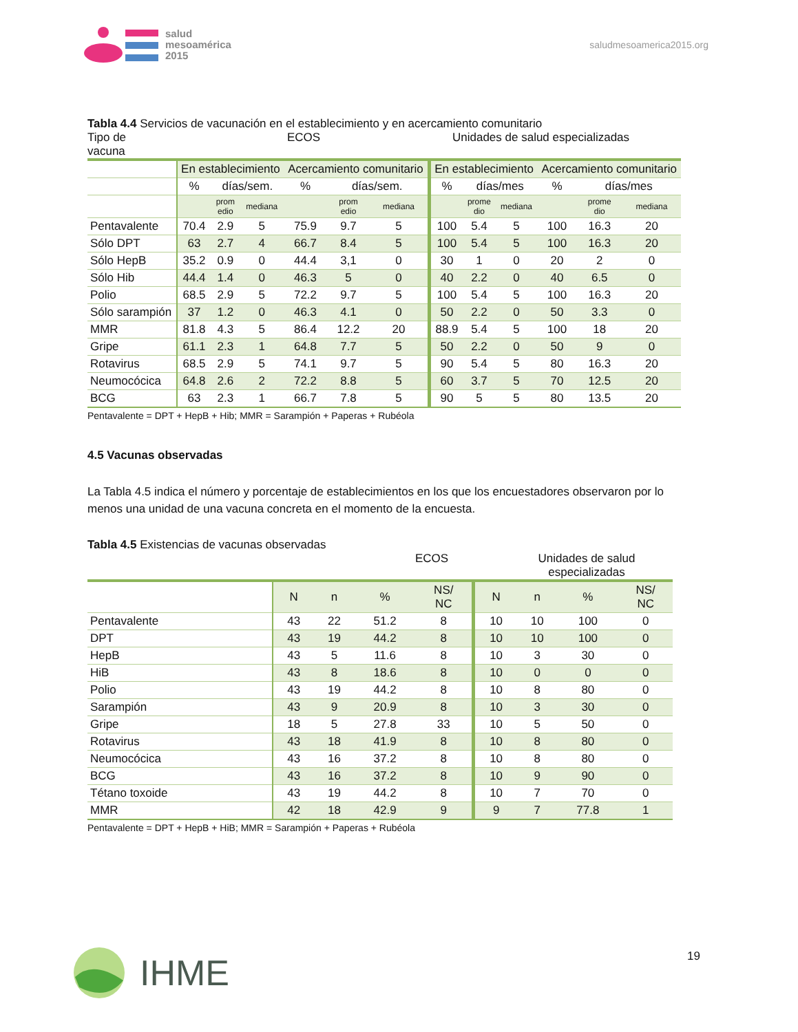salud
mesoamérica
2015
saludmesoamerica2015.org
Tabla 4.4 Servicios de vacunación en el establecimiento y en acercamiento comunitario
Tipo de
vacuna ECOS Unidades de salud especializadas
| | En establecimiento | | | Acercamiento comunitario | | | En establecimiento | | | Acercamiento comunitario | | |
| | % | días/sem. | | % | días/sem. | | % | días/mes | | % | días/mes | |
| | | prom edio | mediana | | prom edio | mediana | | prome dio | mediana | | prome dio | mediana |
| Pentavalente | 70.4 | 2.9 | 5 | 75.9 | 9.7 | 5 | 100 | 5.4 | 5 | 100 | 16.3 | 20 |
| Sólo DPT | 63 | 2.7 | 4 | 66.7 | 8.4 | 5 | 100 | 5.4 | 5 | 100 | 16.3 | 20 |
| Sólo HepB | 35.2 | 0.9 | 0 | 44.4 | 3,1 | 0 | 30 | 1 | 0 | 20 | 2 | 0 |
| Sólo Hib | 44.4 | 1.4 | 0 | 46.3 | 5 | 0 | 40 | 2.2 | 0 | 40 | 6.5 | 0 |
| Polio | 68.5 | 2.9 | 5 | 72.2 | 9.7 | 5 | 100 | 5.4 | 5 | 100 | 16.3 | 20 |
| Sólo sarampión | 37 | 1.2 | 0 | 46.3 | 4.1 | 0 | 50 | 2.2 | 0 | 50 | 3.3 | 0 |
| MMR | 81.8 | 4.3 | 5 | 86.4 | 12.2 | 20 | 88.9 | 5.4 | 5 | 100 | 18 | 20 |
| Gripe | 61.1 | 2.3 | 1 | 64.8 | 7.7 | 5 | 50 | 2.2 | 0 | 50 | 9 | 0 |
| Rotavirus | 68.5 | 2.9 | 5 | 74.1 | 9.7 | 5 | 90 | 5.4 | 5 | 80 | 16.3 | 20 |
| Neumocócica | 64.8 | 2.6 | 2 | 72.2 | 8.8 | 5 | 60 | 3.7 | 5 | 70 | 12.5 | 20 |
| BCG | 63 | 2.3 | 1 | 66.7 | 7.8 | 5 | 90 | 5 | 5 | 80 | 13.5 | 20 |
Pentavalente = DPT + HepB + Hib; MMR = Sarampión + Paperas + Rubéola
4.5 Vacunas observadas
La Tabla 4.5 indica el número y porcentaje de establecimientos en los que los encuestadores observaron por lo menos una unidad de una vacuna concreta en el momento de la encuesta.
Tabla 4.5 Existencias de vacunas observadas
ECOS Unidades de salud
especializadas
| | N | n | % | NS/ NC | N | n | % | NS/ NC |
| Pentavalente | 43 | 22 | 51.2 | 8 | 10 | 10 | 100 | 0 |
| DPT | 43 | 19 | 44.2 | 8 | 10 | 10 | 100 | 0 |
| HepB | 43 | 5 | 11.6 | 8 | 10 | 3 | 30 | 0 |
| HiB | 43 | 8 | 18.6 | 8 | 10 | 0 | 0 | 0 |
| Polio | 43 | 19 | 44.2 | 8 | 10 | 8 | 80 | 0 |
| Sarampión | 43 | 9 | 20.9 | 8 | 10 | 3 | 30 | 0 |
| Gripe | 18 | 5 | 27.8 | 33 | 10 | 5 | 50 | 0 |
| Rotavirus | 43 | 18 | 41.9 | 8 | 10 | 8 | 80 | 0 |
| Neumocócica | 43 | 16 | 37.2 | 8 | 10 | 8 | 80 | 0 |
| BCG | 43 | 16 | 37.2 | 8 | 10 | 9 | 90 | 0 |
| Tétano toxoide | 43 | 19 | 44.2 | 8 | 10 | 7 | 70 | 0 |
| MMR | 42 | 18 | 42.9 | 9 | 9 | 7 | 77.8 | 1 |
Pentavalente = DPT + HepB + HiB; MMR = Sarampión + Paperas + Rubéola
IHME 19